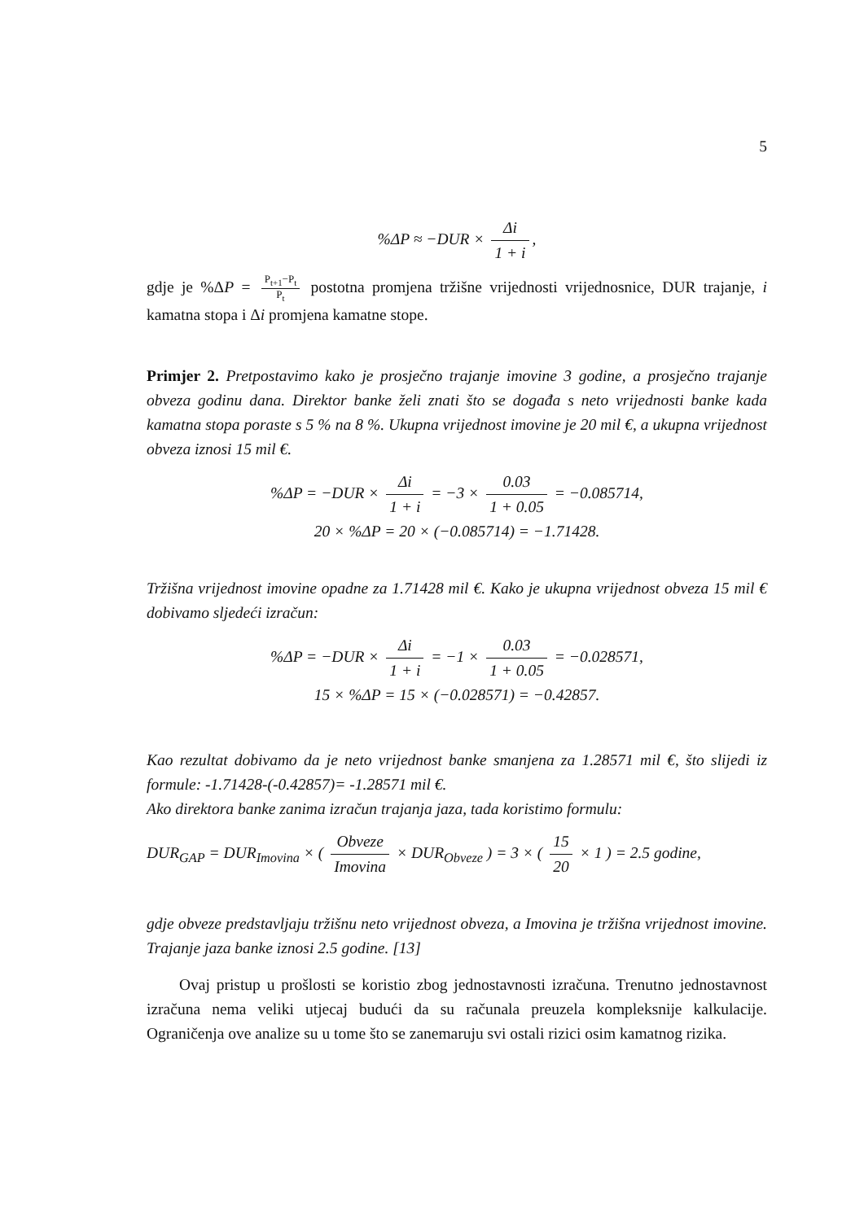5
%ΔP ≈ −DUR × Δi 1 + i,
gdje je %ΔP = P<sub>t+1</sub>−P<sub>t</sub> P<sub>t</sub> postotna promjena tržišne vrijednosti vrijednosnice, DUR trajanje, i kamatna stopa i Δi promjena kamatne stope.
Primjer 2. Pretpostavimo kako je prosječno trajanje imovine 3 godine, a prosječno trajanje obveza godinu dana. Direktor banke želi znati što se događa s neto vrijednosti banke kada kamatna stopa poraste s 5 % na 8 %. Ukupna vrijednost imovine je 20 mil €, a ukupna vrijednost obveza iznosi 15 mil €.
%ΔP = −DUR × Δi 1 + i = −3 × 0.03 1 + 0.05 = −0.085714,
20 × %ΔP = 20 × (−0.085714) = −1.71428.
Tržišna vrijednost imovine opadne za 1.71428 mil €. Kako je ukupna vrijednost obveza 15 mil € dobivamo sljedeći izračun:
%ΔP = −DUR × Δi 1 + i = −1 × 0.03 1 + 0.05 = −0.028571,
15 × %ΔP = 15 × (−0.028571) = −0.42857.
Kao rezultat dobivamo da je neto vrijednost banke smanjena za 1.28571 mil €, što slijedi iz formule: -1.71428-(-0.42857)= -1.28571 mil €.
Ako direktora banke zanima izračun trajanja jaza, tada koristimo formulu:
DUR<sub>GAP</sub> = DUR<sub>Imovina</sub> × ( Obveze Imovina × DUR<sub>Obveze</sub> ) = 3 × ( 15 20 × 1 ) = 2.5 godine,
gdje obveze predstavljaju tržišnu neto vrijednost obveza, a Imovina je tržišna vrijednost imovine. Trajanje jaza banke iznosi 2.5 godine. [13]
Ovaj pristup u prošlosti se koristio zbog jednostavnosti izračuna. Trenutno jednostavnost izračuna nema veliki utjecaj budući da su računala preuzela kompleksnije kalkulacije. Ograničenja ove analize su u tome što se zanemaruju svi ostali rizici osim kamatnog rizika.